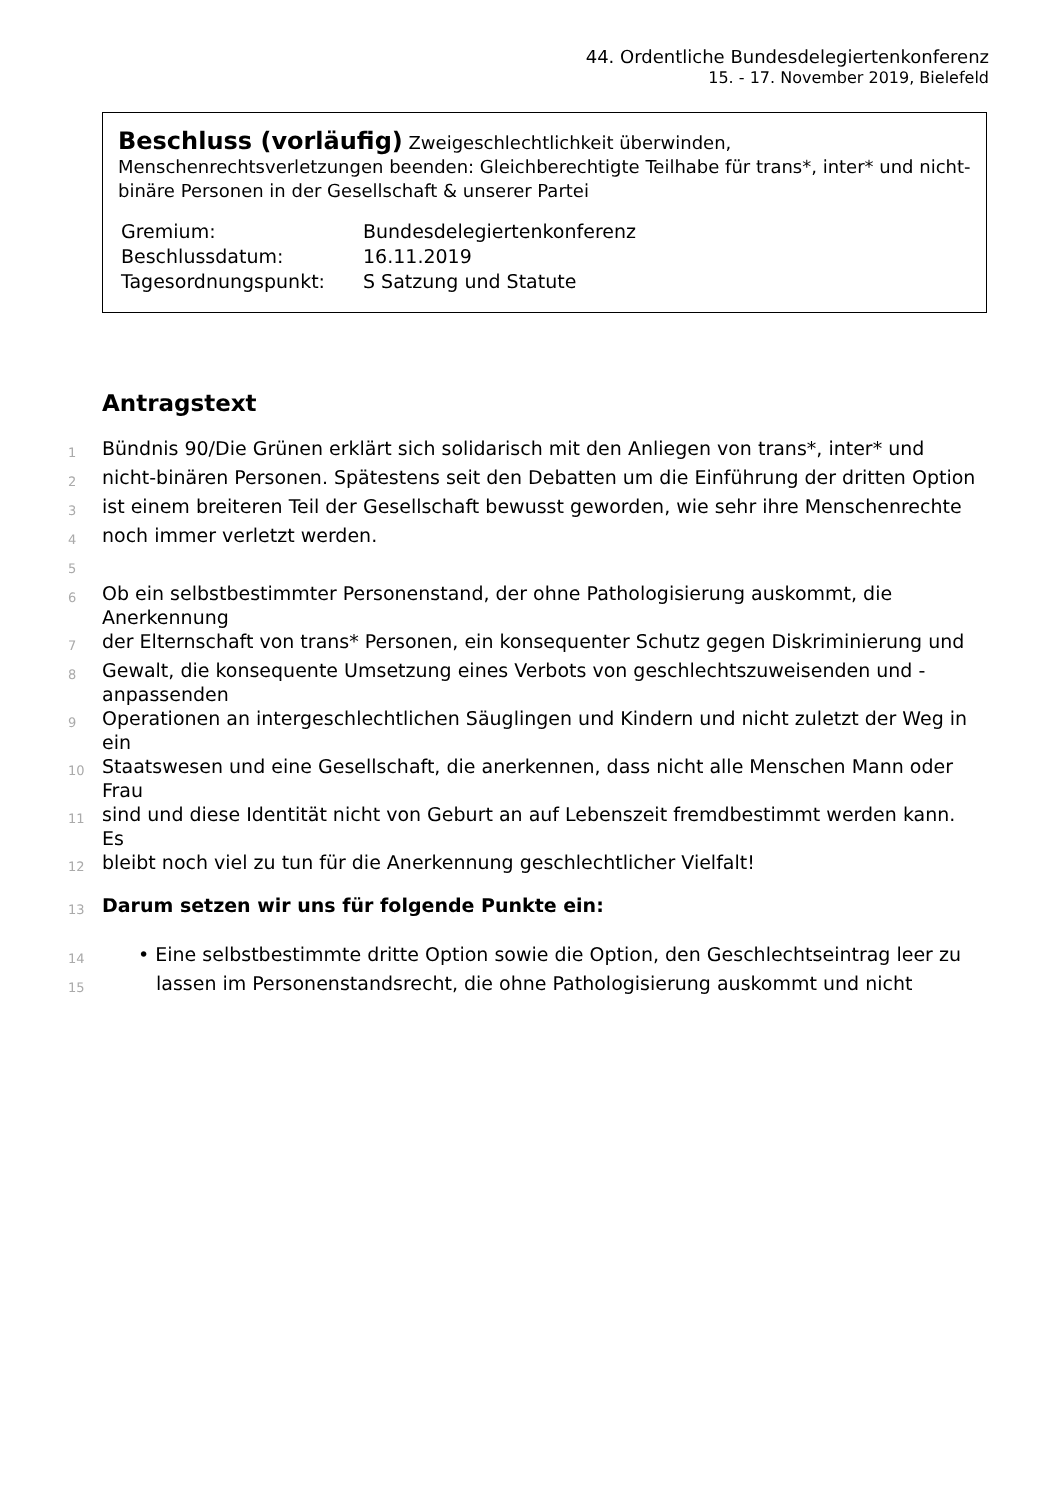44. Ordentliche Bundesdelegiertenkonferenz
15. - 17. November 2019, Bielefeld
Beschluss (vorläufig) Zweigeschlechtlichkeit überwinden, Menschenrechtsverletzungen beenden: Gleichberechtigte Teilhabe für trans*, inter* und nicht-binäre Personen in der Gesellschaft & unserer Partei
| Gremium: | Bundesdelegiertenkonferenz |
| Beschlussdatum: | 16.11.2019 |
| Tagesordnungspunkt: | S Satzung und Statute |
Antragstext
1
Bündnis 90/Die Grünen erklärt sich solidarisch mit den Anliegen von trans*, inter* und
2
nicht-binären Personen. Spätestens seit den Debatten um die Einführung der dritten Option
3
ist einem breiteren Teil der Gesellschaft bewusst geworden, wie sehr ihre Menschenrechte
4
noch immer verletzt werden.
5
6
Ob ein selbstbestimmter Personenstand, der ohne Pathologisierung auskommt, die Anerkennung
7
der Elternschaft von trans* Personen, ein konsequenter Schutz gegen Diskriminierung und
8
Gewalt, die konsequente Umsetzung eines Verbots von geschlechtszuweisenden und -anpassenden
9
Operationen an intergeschlechtlichen Säuglingen und Kindern und nicht zuletzt der Weg in ein
10
Staatswesen und eine Gesellschaft, die anerkennen, dass nicht alle Menschen Mann oder Frau
11
sind und diese Identität nicht von Geburt an auf Lebenszeit fremdbestimmt werden kann. Es
12
bleibt noch viel zu tun für die Anerkennung geschlechtlicher Vielfalt!
13
Darum setzen wir uns für folgende Punkte ein:
14
• Eine selbstbestimmte dritte Option sowie die Option, den Geschlechtseintrag leer zu
15
lassen im Personenstandsrecht, die ohne Pathologisierung auskommt und nicht